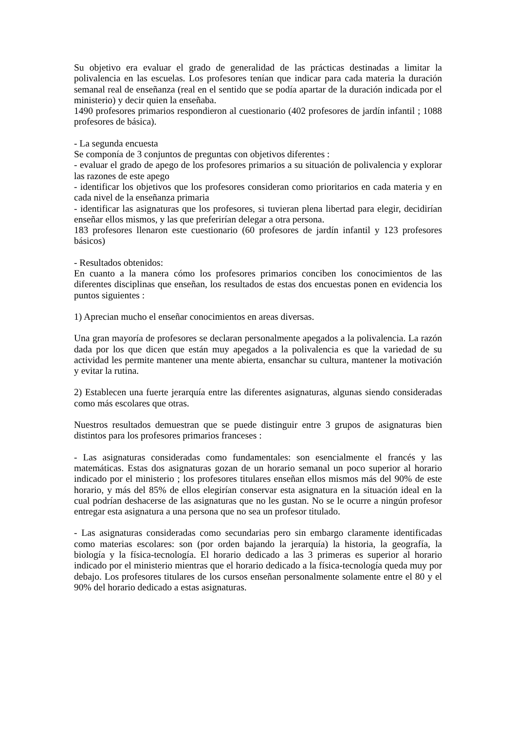Su objetivo era evaluar el grado de generalidad de las prácticas destinadas a limitar la polivalencia en las escuelas. Los profesores tenían que indicar para cada materia la duración semanal real de enseñanza (real en el sentido que se podía apartar de la duración indicada por el ministerio) y decir quien la enseñaba.
1490 profesores primarios respondieron al cuestionario (402 profesores de jardín infantil ; 1088 profesores de básica).
- La segunda encuesta
Se componía de 3 conjuntos de preguntas con objetivos diferentes :
- evaluar el grado de apego de los profesores primarios a su situación de polivalencia y explorar las razones de este apego
- identificar los objetivos que los profesores consideran como prioritarios en cada materia y en cada nivel de la enseñanza primaria
- identificar las asignaturas que los profesores, si tuvieran plena libertad para elegir, decidirían enseñar ellos mismos, y las que preferirían delegar a otra persona.
183 profesores llenaron este cuestionario (60 profesores de jardín infantil y 123 profesores básicos)
- Resultados obtenidos:
En cuanto a la manera cómo los profesores primarios conciben los conocimientos de las diferentes disciplinas que enseñan, los resultados de estas dos encuestas ponen en evidencia los puntos siguientes :
1) Aprecian mucho el enseñar conocimientos en areas diversas.
Una gran mayoría de profesores se declaran personalmente apegados a la polivalencia. La razón dada por los que dicen que están muy apegados a la polivalencia es que la variedad de su actividad les permite mantener una mente abierta, ensanchar su cultura, mantener la motivación y evitar la rutina.
2) Establecen una fuerte jerarquía entre las diferentes asignaturas, algunas siendo consideradas como más escolares que otras.
Nuestros resultados demuestran que se puede distinguir entre 3 grupos de asignaturas bien distintos para los profesores primarios franceses :
- Las asignaturas consideradas como fundamentales: son esencialmente el francés y las matemáticas. Estas dos asignaturas gozan de un horario semanal un poco superior al horario indicado por el ministerio ; los profesores titulares enseñan ellos mismos más del 90% de este horario, y más del 85% de ellos elegirían conservar esta asignatura en la situación ideal en la cual podrían deshacerse de las asignaturas que no les gustan. No se le ocurre a ningún profesor entregar esta asignatura a una persona que no sea un profesor titulado.
- Las asignaturas consideradas como secundarias pero sin embargo claramente identificadas como materias escolares: son (por orden bajando la jerarquía) la historia, la geografía, la biología y la física-tecnología. El horario dedicado a las 3 primeras es superior al horario indicado por el ministerio mientras que el horario dedicado a la física-tecnología queda muy por debajo. Los profesores titulares de los cursos enseñan personalmente solamente entre el 80 y el 90% del horario dedicado a estas asignaturas.